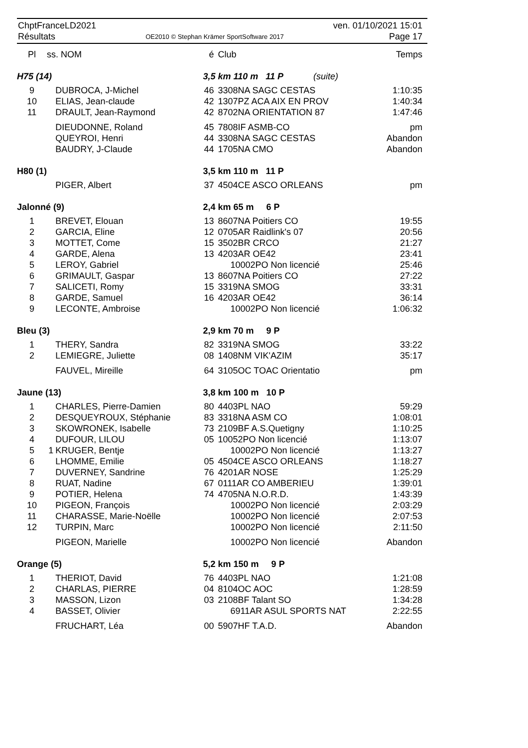ChptFranceLD2021
Résultats
OE2010 © Stephan Krämer SportSoftware 2017
ven. 01/10/2021 15:01
Page 17
| Pl | ss. NOM | | é | Club | Temps |
| --- | --- | --- | --- | --- | --- |
| H75 (14) | | | 3,5 km 110 m 11 P (suite) | | |
| 9 | | DUBROCA, J-Michel | 46 | 3308NA SAGC CESTAS | 1:10:35 |
| 10 | | ELIAS, Jean-claude | 42 | 1307PZ ACA AIX EN PROV | 1:40:34 |
| 11 | | DRAULT, Jean-Raymond | 42 | 8702NA ORIENTATION 87 | 1:47:46 |
| | | DIEUDONNE, Roland | 45 | 7808IF ASMB-CO | pm |
| | | QUEYROI, Henri | 44 | 3308NA SAGC CESTAS | Abandon |
| | | BAUDRY, J-Claude | 44 | 1705NA CMO | Abandon |
| H80 (1) | | | 3,5 km 110 m 11 P | | |
| | | PIGER, Albert | 37 | 4504CE ASCO ORLEANS | pm |
| Jalonné (9) | | | 2,4 km 65 m 6 P | | |
| 1 | | BREVET, Elouan | 13 | 8607NA Poitiers CO | 19:55 |
| 2 | | GARCIA, Eline | 12 | 0705AR Raidlink's 07 | 20:56 |
| 3 | | MOTTET, Come | 15 | 3502BR CRCO | 21:27 |
| 4 | | GARDE, Alena | 13 | 4203AR OE42 | 23:41 |
| 5 | | LEROY, Gabriel | | 10002PO Non licencié | 25:46 |
| 6 | | GRIMAULT, Gaspar | 13 | 8607NA Poitiers CO | 27:22 |
| 7 | | SALICETI, Romy | 15 | 3319NA SMOG | 33:31 |
| 8 | | GARDE, Samuel | 16 | 4203AR OE42 | 36:14 |
| 9 | | LECONTE, Ambroise | | 10002PO Non licencié | 1:06:32 |
| Bleu (3) | | | 2,9 km 70 m 9 P | | |
| 1 | | THERY, Sandra | 82 | 3319NA SMOG | 33:22 |
| 2 | | LEMIEGRE, Juliette | 08 | 1408NM VIK'AZIM | 35:17 |
| | | FAUVEL, Mireille | 64 | 3105OC TOAC Orientatio | pm |
| Jaune (13) | | | 3,8 km 100 m 10 P | | |
| 1 | | CHARLES, Pierre-Damien | 80 | 4403PL NAO | 59:29 |
| 2 | | DESQUEYROUX, Stéphanie | 83 | 3318NA ASM CO | 1:08:01 |
| 3 | | SKOWRONEK, Isabelle | 73 | 2109BF A.S.Quetigny | 1:10:25 |
| 4 | | DUFOUR, LILOU | 05 | 10052PO Non licencié | 1:13:07 |
| 5 | 1 | KRUGER, Bentje | | 10002PO Non licencié | 1:13:27 |
| 6 | | LHOMME, Emilie | 05 | 4504CE ASCO ORLEANS | 1:18:27 |
| 7 | | DUVERNEY, Sandrine | 76 | 4201AR NOSE | 1:25:29 |
| 8 | | RUAT, Nadine | 67 | 0111AR CO AMBERIEU | 1:39:01 |
| 9 | | POTIER, Helena | 74 | 4705NA N.O.R.D. | 1:43:39 |
| 10 | | PIGEON, François | | 10002PO Non licencié | 2:03:29 |
| 11 | | CHARASSE, Marie-Noëlle | | 10002PO Non licencié | 2:07:53 |
| 12 | | TURPIN, Marc | | 10002PO Non licencié | 2:11:50 |
| | | PIGEON, Marielle | | 10002PO Non licencié | Abandon |
| Orange (5) | | | 5,2 km 150 m 9 P | | |
| 1 | | THERIOT, David | 76 | 4403PL NAO | 1:21:08 |
| 2 | | CHARLAS, PIERRE | 04 | 8104OC AOC | 1:28:59 |
| 3 | | MASSON, Lizon | 03 | 2108BF Talant SO | 1:34:28 |
| 4 | | BASSET, Olivier | | 6911AR ASUL SPORTS NAT | 2:22:55 |
| | | FRUCHART, Léa | 00 | 5907HF T.A.D. | Abandon |